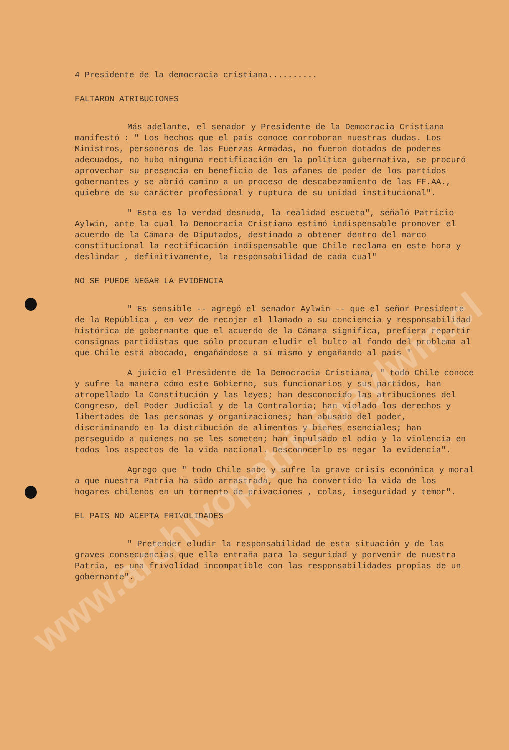www.archivopatricioaylwin.cl
4 Presidente de la democracia cristiana..........
FALTARON ATRIBUCIONES
Más adelante, el senador y Presidente de la Democracia Cristiana manifestó : " Los hechos que el país conoce corroboran nuestras dudas. Los Ministros, personeros de las Fuerzas Armadas, no fueron dotados de poderes adecuados, no hubo ninguna rectificación en la política gubernativa, se procuró aprovechar su presencia en beneficio de los afanes de poder de los partidos gobernantes y se abrió camino a un proceso de descabezamiento de las FF.AA., quiebre de su carácter profesional y ruptura de su unidad institucional".
" Esta es la verdad desnuda, la realidad escueta", señaló Patricio Aylwin, ante la cual la Democracia Cristiana estimó indispensable promover el acuerdo de la Cámara de Diputados, destinado a obtener dentro del marco constitucional la rectificación indispensable que Chile reclama en este hora y deslindar , definitivamente, la responsabilidad de cada cual"
NO SE PUEDE NEGAR LA EVIDENCIA
" Es sensible -- agregó el senador Aylwin -- que el señor Presidente de la República , en vez de recojer el llamado a su conciencia y responsabilidad histórica de gobernante que el acuerdo de la Cámara significa, prefiera repartir consignas partidistas que sólo procuran eludir el bulto al fondo del problema al que Chile está abocado, engañándose a sí mismo y engañando al país "
A juicio el Presidente de la Democracia Cristiana, " todo Chile conoce y sufre la manera cómo este Gobierno, sus funcionarios y sus partidos, han atropellado la Constitución y las leyes; han desconocido las atribuciones del Congreso, del Poder Judicial y de la Contraloría; han violado los derechos y libertades de las personas y organizaciones; han abusado del poder, discriminando en la distribución de alimentos y bienes esenciales; han perseguido a quienes no se les someten; han impulsado el odio y la violencia en todos los aspectos de la vida nacional. Desconocerlo es negar la evidencia".
Agrego que " todo Chile sabe y sufre la grave crisis económica y moral a que nuestra Patria ha sido arrastrada, que ha convertido la vida de los hogares chilenos en un tormento de privaciones , colas, inseguridad y temor".
EL PAIS NO ACEPTA FRIVOLIDADES
" Pretender eludir la responsabilidad de esta situación y de las graves consecuencias que ella entraña para la seguridad y porvenir de nuestra Patria, es una frivolidad incompatible con las responsabilidades propias de un gobernante".